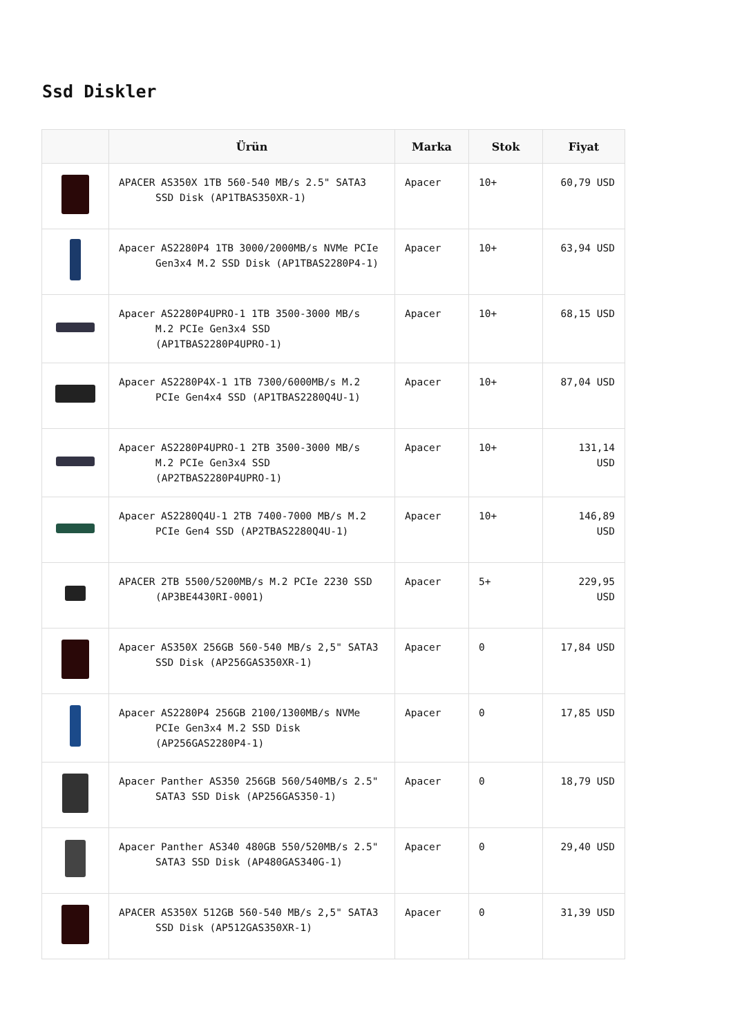Ssd Diskler
| | Ürün | Marka | Stok | Fiyat |
| --- | --- | --- | --- | --- |
| | APACER AS350X 1TB 560-540 MB/s 2.5" SATA3 SSD Disk (AP1TBAS350XR-1) | Apacer | 10+ | 60,79 USD |
| | Apacer AS2280P4 1TB 3000/2000MB/s NVMe PCIe Gen3x4 M.2 SSD Disk (AP1TBAS2280P4-1) | Apacer | 10+ | 63,94 USD |
| | Apacer AS2280P4UPRO-1 1TB 3500-3000 MB/s M.2 PCIe Gen3x4 SSD (AP1TBAS2280P4UPRO-1) | Apacer | 10+ | 68,15 USD |
| | Apacer AS2280P4X-1 1TB 7300/6000MB/s M.2 PCIe Gen4x4 SSD (AP1TBAS2280Q4U-1) | Apacer | 10+ | 87,04 USD |
| | Apacer AS2280P4UPRO-1 2TB 3500-3000 MB/s M.2 PCIe Gen3x4 SSD (AP2TBAS2280P4UPRO-1) | Apacer | 10+ | 131,14 USD |
| | Apacer AS2280Q4U-1 2TB 7400-7000 MB/s M.2 PCIe Gen4 SSD (AP2TBAS2280Q4U-1) | Apacer | 10+ | 146,89 USD |
| | APACER 2TB 5500/5200MB/s M.2 PCIe 2230 SSD (AP3BE4430RI-0001) | Apacer | 5+ | 229,95 USD |
| | Apacer AS350X 256GB 560-540 MB/s 2,5" SATA3 SSD Disk (AP256GAS350XR-1) | Apacer | 0 | 17,84 USD |
| | Apacer AS2280P4 256GB 2100/1300MB/s NVMe PCIe Gen3x4 M.2 SSD Disk (AP256GAS2280P4-1) | Apacer | 0 | 17,85 USD |
| | Apacer Panther AS350 256GB 560/540MB/s 2.5" SATA3 SSD Disk (AP256GAS350-1) | Apacer | 0 | 18,79 USD |
| | Apacer Panther AS340 480GB 550/520MB/s 2.5" SATA3 SSD Disk (AP480GAS340G-1) | Apacer | 0 | 29,40 USD |
| | APACER AS350X 512GB 560-540 MB/s 2,5" SATA3 SSD Disk (AP512GAS350XR-1) | Apacer | 0 | 31,39 USD |